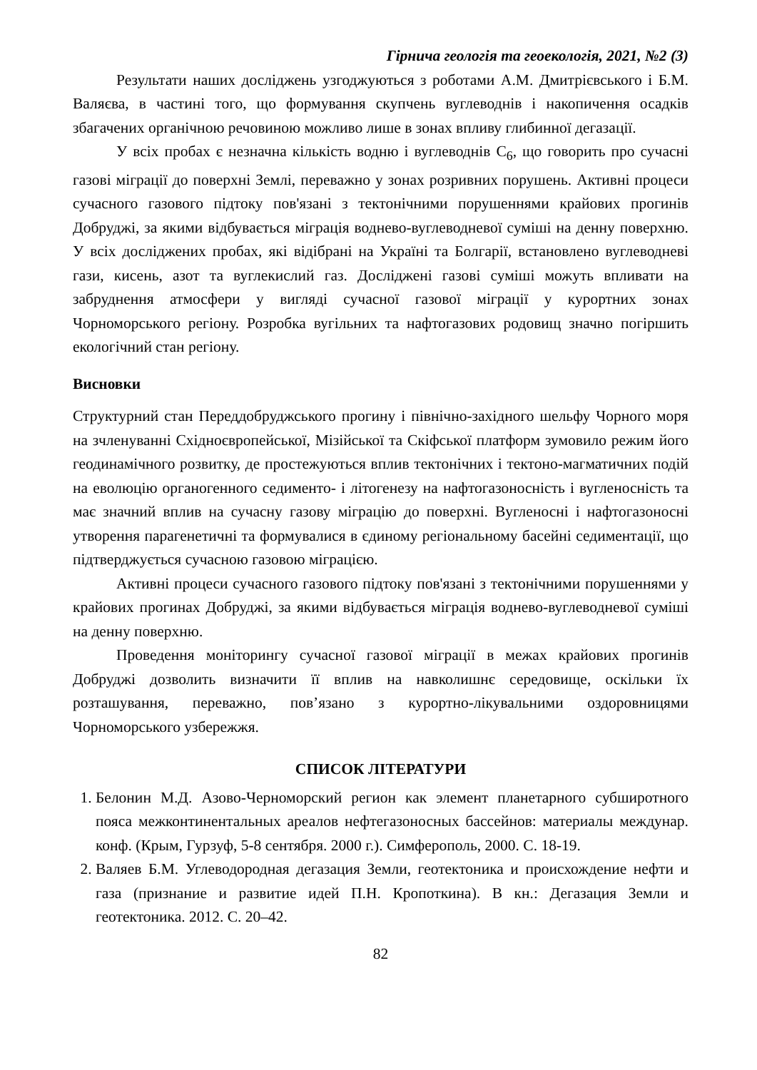Гірнича геологія та геоекологія, 2021, №2 (3)
Результати наших досліджень узгоджуються з роботами А.М. Дмитрієвського і Б.М. Валяєва, в частині того, що формування скупчень вуглеводнів і накопичення осадків збагачених органічною речовиною можливо лише в зонах впливу глибинної дегазації.
У всіх пробах є незначна кількість водню і вуглеводнів С<sub>6</sub>, що говорить про сучасні газові міграції до поверхні Землі, переважно у зонах розривних порушень. Активні процеси сучасного газового підтоку пов'язані з тектонічними порушеннями крайових прогинів Добруджі, за якими відбувається міграція водне­во-вуглеводневої суміші на денну поверхню. У всіх досліджених пробах, які відібрані на Україні та Болгарії, встановлено вуглеводневі гази, кисень, азот та вуглекислий газ. Досліджені газові суміші можуть впливати на забруднення атмосфери у вигляді сучасної газової міграції у курортних зонах Чорноморського регіону. Розробка вугільних та нафтогазових родовищ значно погіршить екологічний стан регіону.
Висновки
Структурний стан Переддобруджського прогину і північно-західного шельфу Чорного моря на зчленуванні Східноєвропейської, Мізійської та Скіфської платформ зумовило режим його геодинамічного розвитку, де простежуються вплив тектонічних і тектоно-магматичних подій на еволюцію органогенного седименто- і літогенезу на нафтогазоносність і вугленосність та має значний вплив на сучасну газову міграцію до поверхні. Вугленосні і нафтогазоносні утворення парагенетичні та формувалися в єдиному регіональному басейні седиментації, що підтверджується сучасною газовою міграцією.
Активні процеси сучасного газового підтоку пов'язані з тектонічними порушеннями у крайових прогинах Добруджі, за якими відбувається міграція водне­во-вуглеводневої суміші на денну поверхню.
Проведення моніторингу сучасної газової міграції в межах крайових прогинів Добруджі дозволить визначити її вплив на навколишнє середовище, оскільки їх розташування, переважно, пов’язано з курортно-лікувальними оздоровницями Чорноморського узбережжя.
СПИСОК ЛІТЕРАТУРИ
1. Белонин М.Д. Азово-Черноморский регион как элемент планетарного субширотного пояса межконтинентальных ареалов нефтегазоносных бассейнов: материалы междунар. конф. (Крым, Гурзуф, 5-8 сентября. 2000 г.). Симферополь, 2000. С. 18-19.
2. Валяев Б.М. Углеводородная дегазация Земли, геотектоника и происхождение нефти и газа (признание и развитие идей П.Н. Кропоткина). В кн.: Дегазация Земли и геотектоника. 2012. С. 20–42.
82